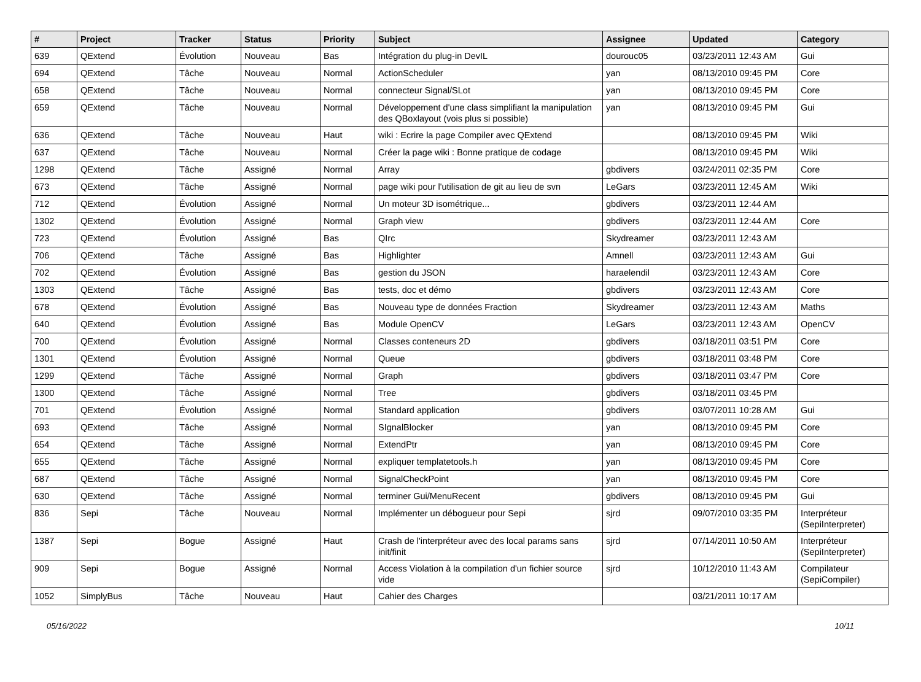| # | Project | Tracker | Status | Priority | Subject | Assignee | Updated | Category |
| --- | --- | --- | --- | --- | --- | --- | --- | --- |
| 639 | QExtend | Évolution | Nouveau | Bas | Intégration du plug-in DevIL | dourouc05 | 03/23/2011 12:43 AM | Gui |
| 694 | QExtend | Tâche | Nouveau | Normal | ActionScheduler | yan | 08/13/2010 09:45 PM | Core |
| 658 | QExtend | Tâche | Nouveau | Normal | connecteur Signal/SLot | yan | 08/13/2010 09:45 PM | Core |
| 659 | QExtend | Tâche | Nouveau | Normal | Développement d'une class simplifiant la manipulation des QBoxlayout (vois plus si possible) | yan | 08/13/2010 09:45 PM | Gui |
| 636 | QExtend | Tâche | Nouveau | Haut | wiki : Ecrire la page Compiler avec QExtend | | 08/13/2010 09:45 PM | Wiki |
| 637 | QExtend | Tâche | Nouveau | Normal | Créer la page wiki : Bonne pratique de codage | | 08/13/2010 09:45 PM | Wiki |
| 1298 | QExtend | Tâche | Assigné | Normal | Array | gbdivers | 03/24/2011 02:35 PM | Core |
| 673 | QExtend | Tâche | Assigné | Normal | page wiki pour l'utilisation de git au lieu de svn | LeGars | 03/23/2011 12:45 AM | Wiki |
| 712 | QExtend | Évolution | Assigné | Normal | Un moteur 3D isométrique... | gbdivers | 03/23/2011 12:44 AM | |
| 1302 | QExtend | Évolution | Assigné | Normal | Graph view | gbdivers | 03/23/2011 12:44 AM | Core |
| 723 | QExtend | Évolution | Assigné | Bas | QIrc | Skydreamer | 03/23/2011 12:43 AM | |
| 706 | QExtend | Tâche | Assigné | Bas | Highlighter | Amnell | 03/23/2011 12:43 AM | Gui |
| 702 | QExtend | Évolution | Assigné | Bas | gestion du JSON | haraelendil | 03/23/2011 12:43 AM | Core |
| 1303 | QExtend | Tâche | Assigné | Bas | tests, doc et démo | gbdivers | 03/23/2011 12:43 AM | Core |
| 678 | QExtend | Évolution | Assigné | Bas | Nouveau type de données Fraction | Skydreamer | 03/23/2011 12:43 AM | Maths |
| 640 | QExtend | Évolution | Assigné | Bas | Module OpenCV | LeGars | 03/23/2011 12:43 AM | OpenCV |
| 700 | QExtend | Évolution | Assigné | Normal | Classes conteneurs 2D | gbdivers | 03/18/2011 03:51 PM | Core |
| 1301 | QExtend | Évolution | Assigné | Normal | Queue | gbdivers | 03/18/2011 03:48 PM | Core |
| 1299 | QExtend | Tâche | Assigné | Normal | Graph | gbdivers | 03/18/2011 03:47 PM | Core |
| 1300 | QExtend | Tâche | Assigné | Normal | Tree | gbdivers | 03/18/2011 03:45 PM | |
| 701 | QExtend | Évolution | Assigné | Normal | Standard application | gbdivers | 03/07/2011 10:28 AM | Gui |
| 693 | QExtend | Tâche | Assigné | Normal | SIgnalBlocker | yan | 08/13/2010 09:45 PM | Core |
| 654 | QExtend | Tâche | Assigné | Normal | ExtendPtr | yan | 08/13/2010 09:45 PM | Core |
| 655 | QExtend | Tâche | Assigné | Normal | expliquer templatetools.h | yan | 08/13/2010 09:45 PM | Core |
| 687 | QExtend | Tâche | Assigné | Normal | SignalCheckPoint | yan | 08/13/2010 09:45 PM | Core |
| 630 | QExtend | Tâche | Assigné | Normal | terminer Gui/MenuRecent | gbdivers | 08/13/2010 09:45 PM | Gui |
| 836 | Sepi | Tâche | Nouveau | Normal | Implémenter un débogueur pour Sepi | sjrd | 09/07/2010 03:35 PM | Interpréteur (SepiInterpreter) |
| 1387 | Sepi | Bogue | Assigné | Haut | Crash de l'interpréteur avec des local params sans init/finit | sjrd | 07/14/2011 10:50 AM | Interpréteur (SepiInterpreter) |
| 909 | Sepi | Bogue | Assigné | Normal | Access Violation à la compilation d'un fichier source vide | sjrd | 10/12/2010 11:43 AM | Compilateur (SepiCompiler) |
| 1052 | SimplyBus | Tâche | Nouveau | Haut | Cahier des Charges | | 03/21/2011 10:17 AM | |
05/16/2022 10/11